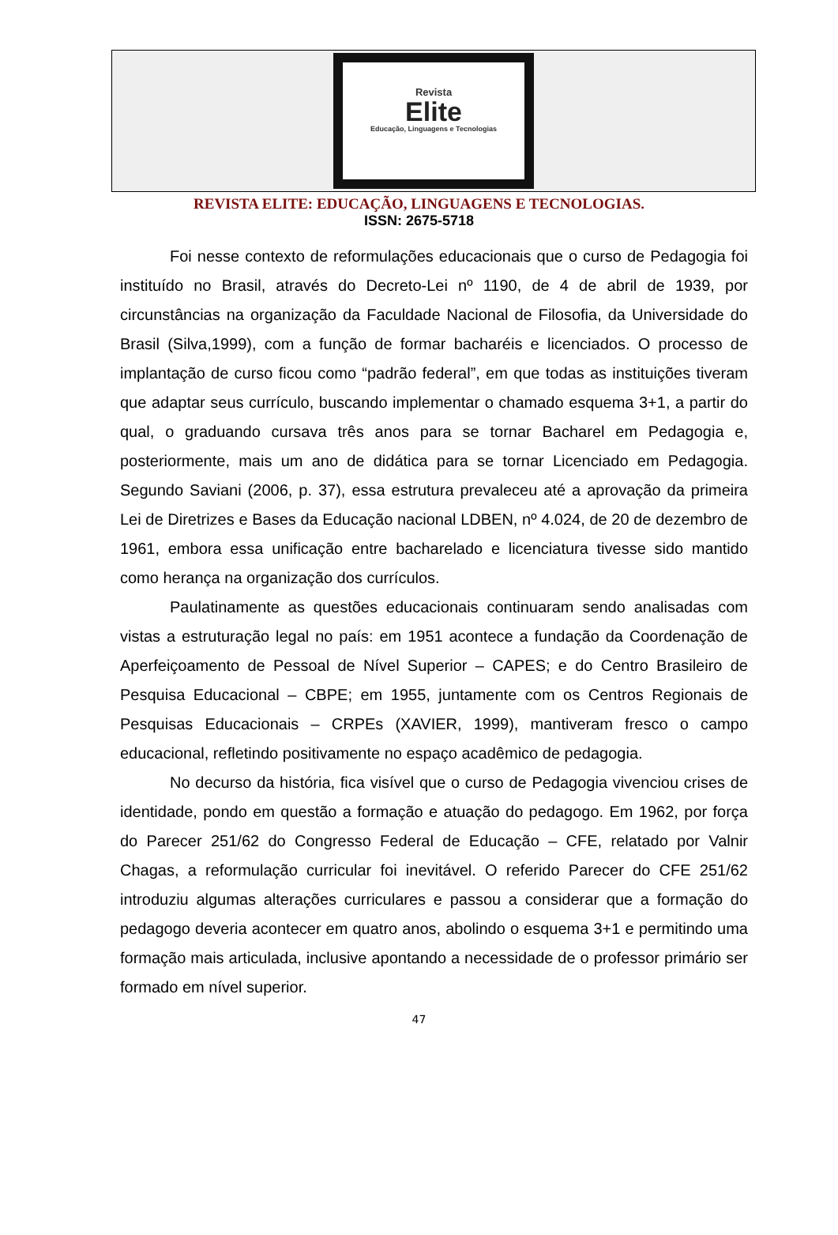Revista
Elite
Educação, Linguagens e Tecnologias
REVISTA ELITE: EDUCAÇÃO, LINGUAGENS E TECNOLOGIAS.
ISSN: 2675-5718
Foi nesse contexto de reformulações educacionais que o curso de Pedagogia foi instituído no Brasil, através do Decreto-Lei nº 1190, de 4 de abril de 1939, por circunstâncias na organização da Faculdade Nacional de Filosofia, da Universidade do Brasil (Silva,1999), com a função de formar bacharéis e licenciados. O processo de implantação de curso ficou como “padrão federal”, em que todas as instituições tiveram que adaptar seus currículo, buscando implementar o chamado esquema 3+1, a partir do qual, o graduando cursava três anos para se tornar Bacharel em Pedagogia e, posteriormente, mais um ano de didática para se tornar Licenciado em Pedagogia. Segundo Saviani (2006, p. 37), essa estrutura prevaleceu até a aprovação da primeira Lei de Diretrizes e Bases da Educação nacional LDBEN, nº 4.024, de 20 de dezembro de 1961, embora essa unificação entre bacharelado e licenciatura tivesse sido mantido como herança na organização dos currículos.
Paulatinamente as questões educacionais continuaram sendo analisadas com vistas a estruturação legal no país: em 1951 acontece a fundação da Coordenação de Aperfeiçoamento de Pessoal de Nível Superior – CAPES; e do Centro Brasileiro de Pesquisa Educacional – CBPE; em 1955, juntamente com os Centros Regionais de Pesquisas Educacionais – CRPEs (XAVIER, 1999), mantiveram fresco o campo educacional, refletindo positivamente no espaço acadêmico de pedagogia.
No decurso da história, fica visível que o curso de Pedagogia vivenciou crises de identidade, pondo em questão a formação e atuação do pedagogo. Em 1962, por força do Parecer 251/62 do Congresso Federal de Educação – CFE, relatado por Valnir Chagas, a reformulação curricular foi inevitável. O referido Parecer do CFE 251/62 introduziu algumas alterações curriculares e passou a considerar que a formação do pedagogo deveria acontecer em quatro anos, abolindo o esquema 3+1 e permitindo uma formação mais articulada, inclusive apontando a necessidade de o professor primário ser formado em nível superior.
47